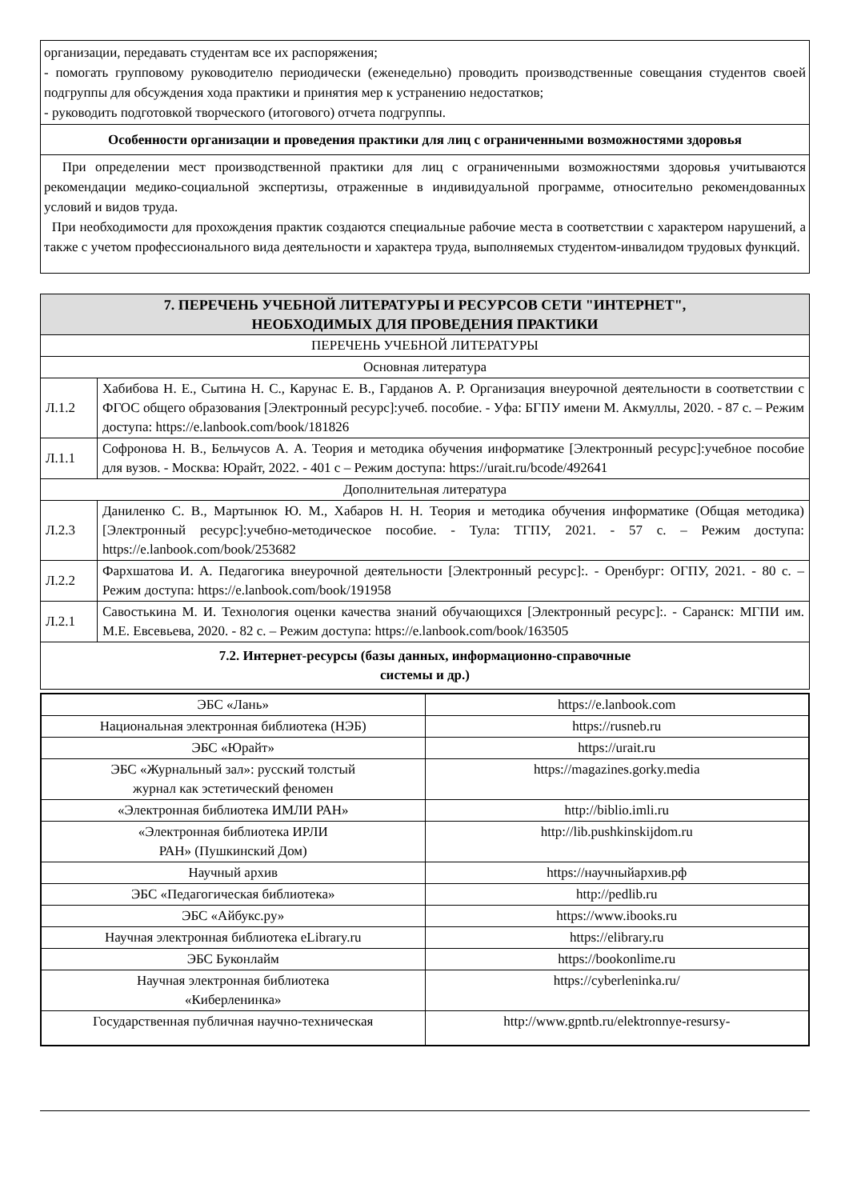организации, передавать студентам все их распоряжения;
- помогать групповому руководителю периодически (еженедельно) проводить производственные совещания студентов своей подгруппы для обсуждения хода практики и принятия мер к устранению недостатков;
- руководить подготовкой творческого (итогового) отчета подгруппы.
Особенности организации и проведения практики для лиц с ограниченными возможностями здоровья
При определении мест производственной практики для лиц с ограниченными возможностями здоровья учитываются рекомендации медико-социальной экспертизы, отраженные в индивидуальной программе, относительно рекомендованных условий и видов труда.
При необходимости для прохождения практик создаются специальные рабочие места в соответствии с характером нарушений, а также с учетом профессионального вида деятельности и характера труда, выполняемых студентом-инвалидом трудовых функций.
| 7. ПЕРЕЧЕНЬ УЧЕБНОЙ ЛИТЕРАТУРЫ И РЕСУРСОВ СЕТИ "ИНТЕРНЕТ", НЕОБХОДИМЫХ ДЛЯ ПРОВЕДЕНИЯ ПРАКТИКИ | |
| ПЕРЕЧЕНЬ УЧЕБНОЙ ЛИТЕРАТУРЫ | |
| Основная литература | |
| Л.1.2 | Хабибова Н. Е., Сытина Н. С., Карунас Е. В., Гарданов А. Р. Организация внеурочной деятельности в соответствии с ФГОС общего образования [Электронный ресурс]:учеб. пособие. - Уфа: БГПУ имени М. Акмуллы, 2020. - 87 с. – Режим доступа: https://e.lanbook.com/book/181826 |
| Л.1.1 | Софронова Н. В., Бельчусов А. А. Теория и методика обучения информатике [Электронный ресурс]:учебное пособие для вузов. - Москва: Юрайт, 2022. - 401 с – Режим доступа: https://urait.ru/bcode/492641 |
| Дополнительная литература | |
| Л.2.3 | Даниленко С. В., Мартынюк Ю. М., Хабаров Н. Н. Теория и методика обучения информатике (Общая методика) [Электронный ресурс]:учебно-методическое пособие. - Тула: ТГПУ, 2021. - 57 с. – Режим доступа: https://e.lanbook.com/book/253682 |
| Л.2.2 | Фархшатова И. А. Педагогика внеурочной деятельности [Электронный ресурс]:. - Оренбург: ОГПУ, 2021. - 80 с. – Режим доступа: https://e.lanbook.com/book/191958 |
| Л.2.1 | Савостькина М. И. Технология оценки качества знаний обучающихся [Электронный ресурс]:. - Саранск: МГПИ им. М.Е. Евсевьева, 2020. - 82 с. – Режим доступа: https://e.lanbook.com/book/163505 |
| 7.2. Интернет-ресурсы (базы данных, информационно-справочные системы и др.) | |
| ЭБС «Лань» | https://e.lanbook.com |
| Национальная электронная библиотека (НЭБ) | https://rusneb.ru |
| ЭБС «Юрайт» | https://urait.ru |
| ЭБС «Журнальный зал»: русский толстый журнал как эстетический феномен | https://magazines.gorky.media |
| «Электронная библиотека ИМЛИ РАН» | http://biblio.imli.ru |
| «Электронная библиотека ИРЛИ РАН» (Пушкинский Дом) | http://lib.pushkinskijdom.ru |
| Научный архив | https://научныйархив.рф |
| ЭБС «Педагогическая библиотека» | http://pedlib.ru |
| ЭБС «Айбукс.ру» | https://www.ibooks.ru |
| Научная электронная библиотека eLibrary.ru | https://elibrary.ru |
| ЭБС Буконлайм | https://bookonlime.ru |
| Научная электронная библиотека «Киберленинка» | https://cyberleninka.ru/ |
| Государственная публичная научно-техническая | http://www.gpntb.ru/elektronnye-resursy- |